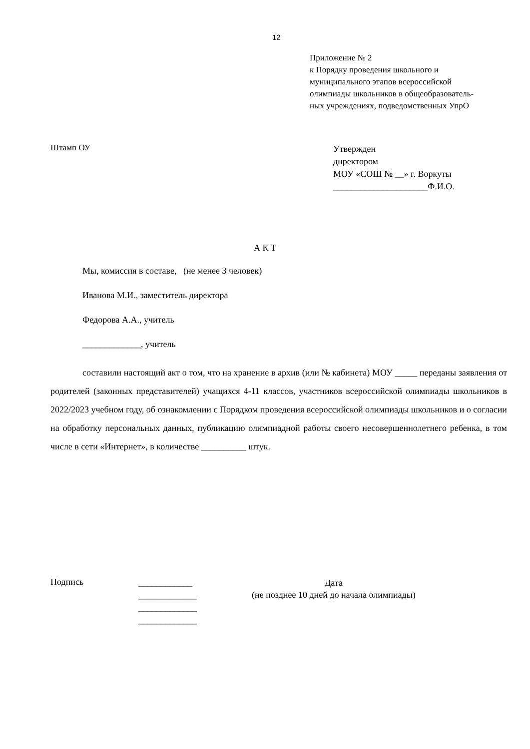12
Приложение № 2
к Порядку проведения школьного и
муниципального этапов всероссийской
олимпиады школьников в общеобразователь-
ных учреждениях, подведомственных УпрО
Штамп ОУ
Утвержден
директором
МОУ «СОШ № __» г. Воркуты
_____________________Ф.И.О.
А К Т
Мы, комиссия в составе, (не менее 3 человек)
Иванова М.И., заместитель директора
Федорова А.А., учитель
_____________, учитель
составили настоящий акт о том, что на хранение в архив (или № кабинета) МОУ _____ переданы заявления от родителей (законных представителей) учащихся 4-11 классов, участников всероссийской олимпиады школьников в 2022/2023 учебном году, об ознакомлении с Порядком проведения всероссийской олимпиады школьников и о согласии на обработку персональных данных, публикацию олимпиадной работы своего несовершеннолетнего ребенка, в том числе в сети «Интернет», в количестве __________ штук.
Подпись
____________
_____________
_____________
_____________
Дата
(не позднее 10 дней до начала олимпиады)